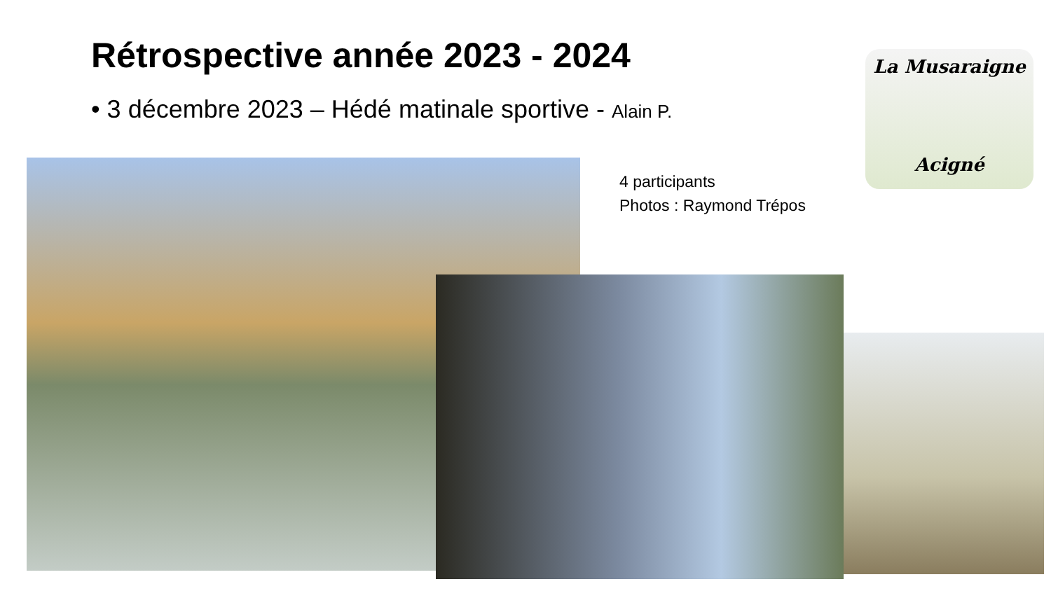Rétrospective année 2023 - 2024
• 3 décembre 2023 – Hédé matinale sportive - Alain P.
La Musaraigne
Acigné
4 participants
Photos : Raymond Trépos